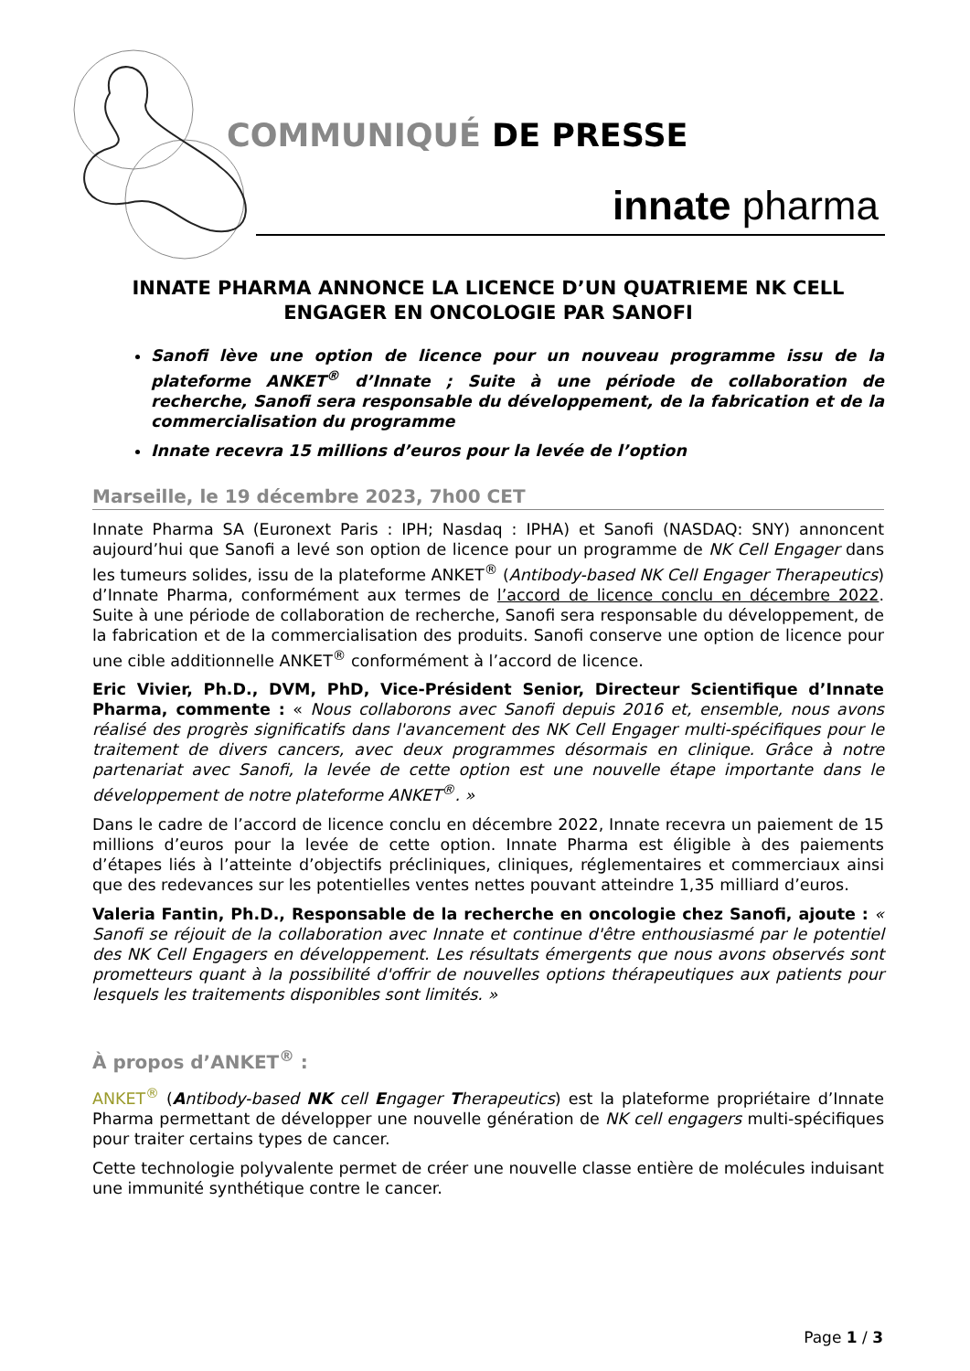COMMUNIQUÉ DE PRESSE
innate pharma
INNATE PHARMA ANNONCE LA LICENCE D’UN QUATRIEME NK CELL ENGAGER EN ONCOLOGIE PAR SANOFI
Sanofi lève une option de licence pour un nouveau programme issu de la plateforme ANKET<sup>®</sup> d’Innate ; Suite à une période de collaboration de recherche, Sanofi sera responsable du développement, de la fabrication et de la commercialisation du programme
Innate recevra 15 millions d’euros pour la levée de l’option
Marseille, le 19 décembre 2023, 7h00 CET
Innate Pharma SA (Euronext Paris : IPH; Nasdaq : IPHA) et Sanofi (NASDAQ: SNY) annoncent aujourd’hui que Sanofi a levé son option de licence pour un programme de NK Cell Engager dans les tumeurs solides, issu de la plateforme ANKET<sup>®</sup> (Antibody-based NK Cell Engager Therapeutics) d’Innate Pharma, conformément aux termes de l’accord de licence conclu en décembre 2022. Suite à une période de collaboration de recherche, Sanofi sera responsable du développement, de la fabrication et de la commercialisation des produits. Sanofi conserve une option de licence pour une cible additionnelle ANKET<sup>®</sup> conformément à l’accord de licence.
Eric Vivier, Ph.D., DVM, PhD, Vice-Président Senior, Directeur Scientifique d’Innate Pharma, commente : « Nous collaborons avec Sanofi depuis 2016 et, ensemble, nous avons réalisé des progrès significatifs dans l'avancement des NK Cell Engager multi-spécifiques pour le traitement de divers cancers, avec deux programmes désormais en clinique. Grâce à notre partenariat avec Sanofi, la levée de cette option est une nouvelle étape importante dans le développement de notre plateforme ANKET<sup>®</sup>. »
Dans le cadre de l’accord de licence conclu en décembre 2022, Innate recevra un paiement de 15 millions d’euros pour la levée de cette option. Innate Pharma est éligible à des paiements d’étapes liés à l’atteinte d’objectifs précliniques, cliniques, réglementaires et commerciaux ainsi que des redevances sur les potentielles ventes nettes pouvant atteindre 1,35 milliard d’euros.
Valeria Fantin, Ph.D., Responsable de la recherche en oncologie chez Sanofi, ajoute : « Sanofi se réjouit de la collaboration avec Innate et continue d'être enthousiasmé par le potentiel des NK Cell Engagers en développement. Les résultats émergents que nous avons observés sont prometteurs quant à la possibilité d'offrir de nouvelles options thérapeutiques aux patients pour lesquels les traitements disponibles sont limités. »
À propos d’ANKET<sup>®</sup> :
ANKET<sup>®</sup> (Antibody-based NK cell Engager Therapeutics) est la plateforme propriétaire d’Innate Pharma permettant de développer une nouvelle génération de NK cell engagers multi-spécifiques pour traiter certains types de cancer.
Cette technologie polyvalente permet de créer une nouvelle classe entière de molécules induisant une immunité synthétique contre le cancer.
Page 1 / 3